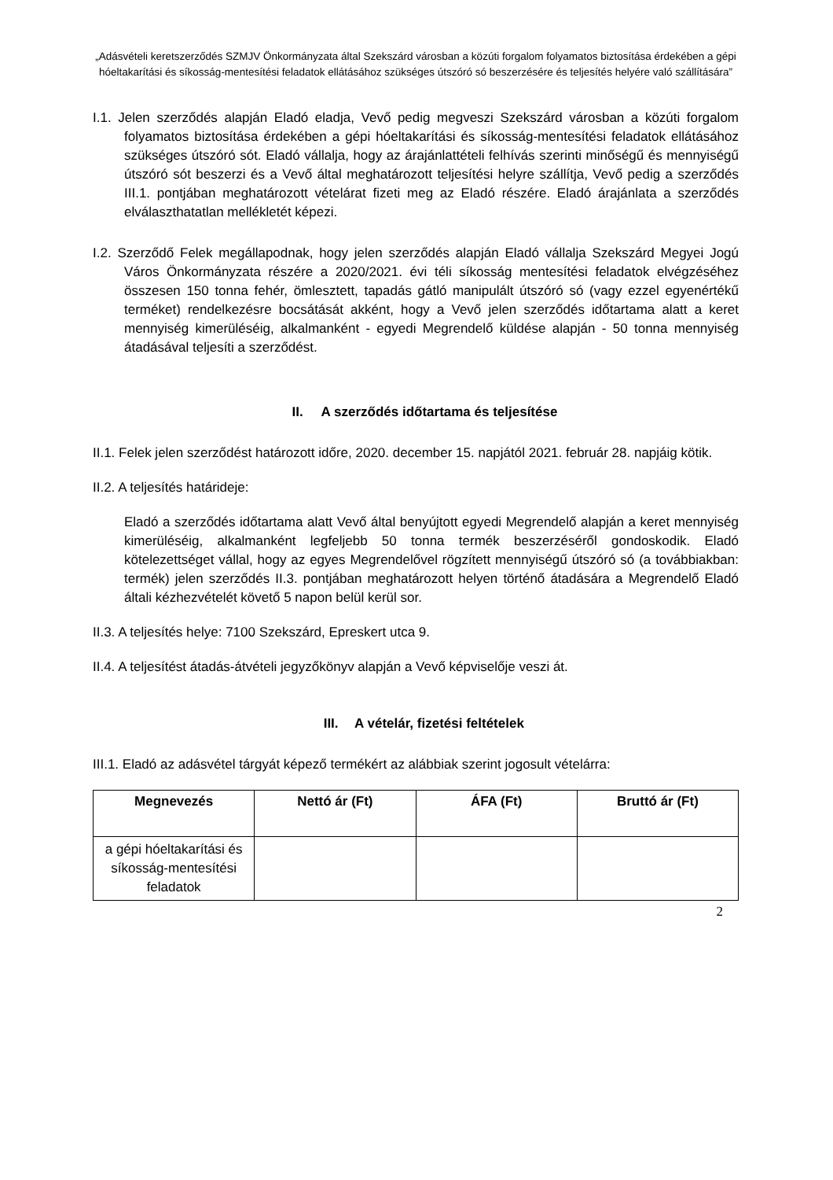„Adásvételi keretszerződés SZMJV Önkormányzata által Szekszárd városban a közúti forgalom folyamatos biztosítása érdekében a gépi hóeltakarítási és síkosság-mentesítési feladatok ellátásához szükséges útszóró só beszerzésére és teljesítés helyére való szállítására”
I.1. Jelen szerződés alapján Eladó eladja, Vevő pedig megveszi Szekszárd városban a közúti forgalom folyamatos biztosítása érdekében a gépi hóeltakarítási és síkosság-mentesítési feladatok ellátásához szükséges útszóró sót. Eladó vállalja, hogy az árajánlattételi felhívás szerinti minőségű és mennyiségű útszóró sót beszerzi és a Vevő által meghatározott teljesítési helyre szállítja, Vevő pedig a szerződés III.1. pontjában meghatározott vételárat fizeti meg az Eladó részére. Eladó árajánlata a szerződés elválaszthatatlan mellékletét képezi.
I.2. Szerződő Felek megállapodnak, hogy jelen szerződés alapján Eladó vállalja Szekszárd Megyei Jogú Város Önkormányzata részére a 2020/2021. évi téli síkosság mentesítési feladatok elvégzéséhez összesen 150 tonna fehér, ömlesztett, tapadás gátló manipulált útszóró só (vagy ezzel egyenértékű terméket) rendelkezésre bocsátását akként, hogy a Vevő jelen szerződés időtartama alatt a keret mennyiség kimerüléséig, alkalmanként - egyedi Megrendelő küldése alapján - 50 tonna mennyiség átadásával teljesíti a szerződést.
II. A szerződés időtartama és teljesítése
II.1. Felek jelen szerződést határozott időre, 2020. december 15. napjától 2021. február 28. napjáig kötik.
II.2. A teljesítés határideje:
Eladó a szerződés időtartama alatt Vevő által benyújtott egyedi Megrendelő alapján a keret mennyiség kimerüléséig, alkalmanként legfeljebb 50 tonna termék beszerzéséről gondoskodik. Eladó kötelezettséget vállal, hogy az egyes Megrendelővel rögzített mennyiségű útszóró só (a továbbiakban: termék) jelen szerződés II.3. pontjában meghatározott helyen történő átadására a Megrendelő Eladó általi kézhezvételét követő 5 napon belül kerül sor.
II.3. A teljesítés helye: 7100 Szekszárd, Epreskert utca 9.
II.4. A teljesítést átadás-átvételi jegyzőkönyv alapján a Vevő képviselője veszi át.
III. A vételár, fizetési feltételek
III.1. Eladó az adásvétel tárgyát képező termékért az alábbiak szerint jogosult vételárra:
| Megnevezés | Nettó ár (Ft) | ÁFA (Ft) | Bruttó ár (Ft) |
| --- | --- | --- | --- |
| a gépi hóeltakarítási és síkosság-mentesítési feladatok | | | |
2